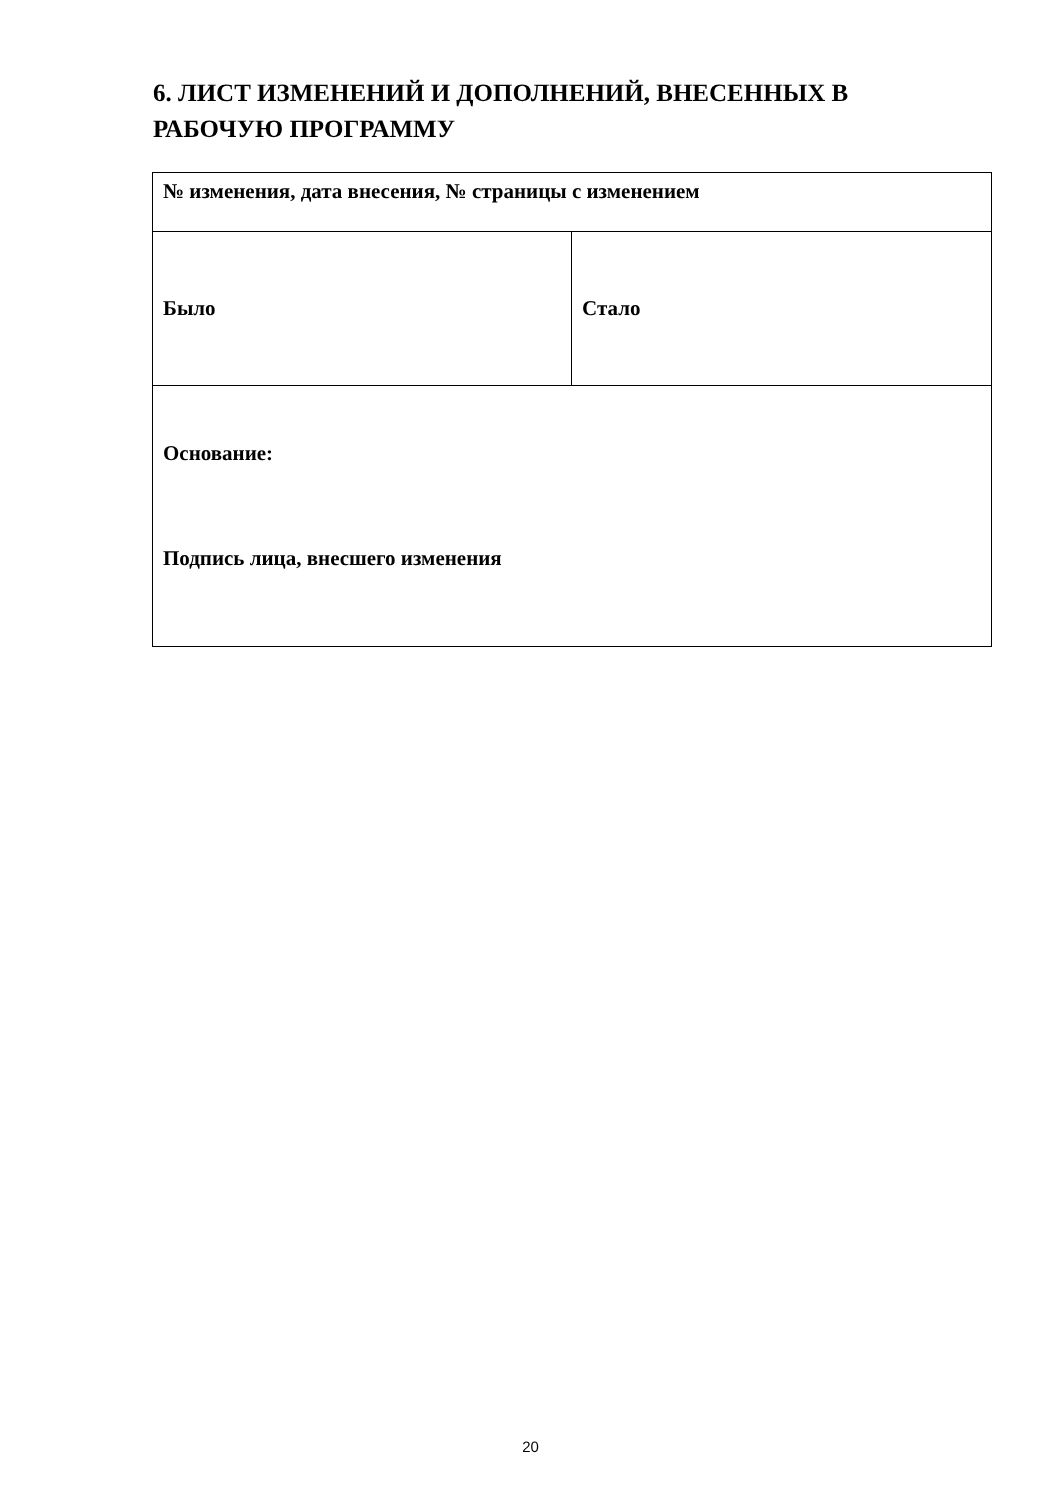6. ЛИСТ ИЗМЕНЕНИЙ И ДОПОЛНЕНИЙ, ВНЕСЕННЫХ В РАБОЧУЮ ПРОГРАММУ
| № изменения, дата внесения, № страницы с изменением | |
| Было | Стало |
| Основание: Подпись лица, внесшего изменения | |
20